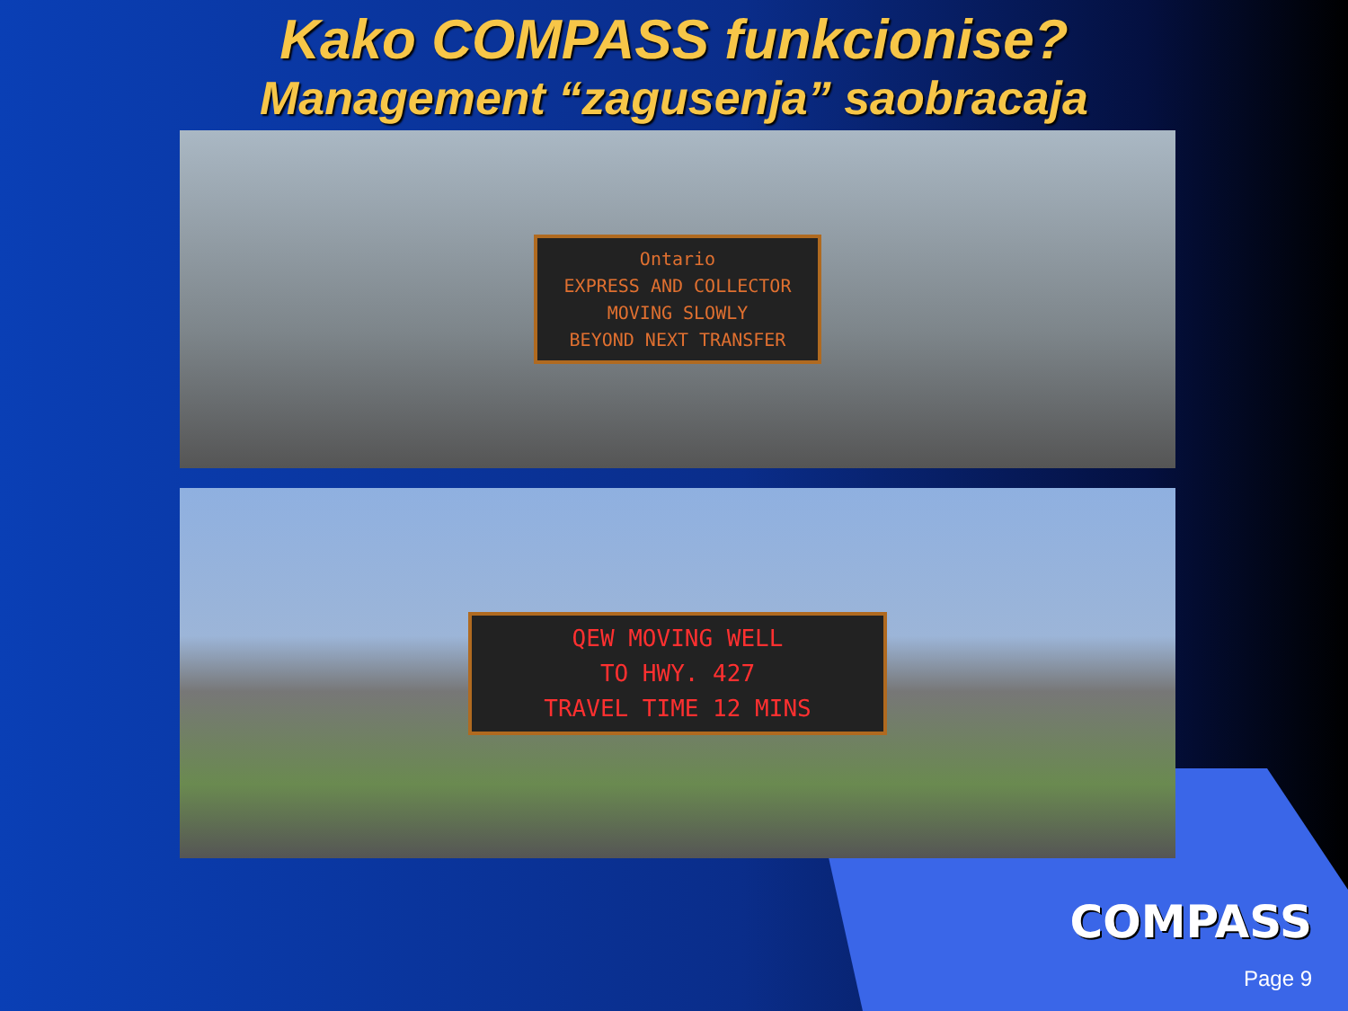Kako COMPASS funkcionise?
Management “zagusenja” saobracaja
Ontario
EXPRESS AND COLLECTOR
MOVING SLOWLY
BEYOND NEXT TRANSFER
QEW MOVING WELL
TO HWY. 427
TRAVEL TIME 12 MINS
COMPASS
Page 9